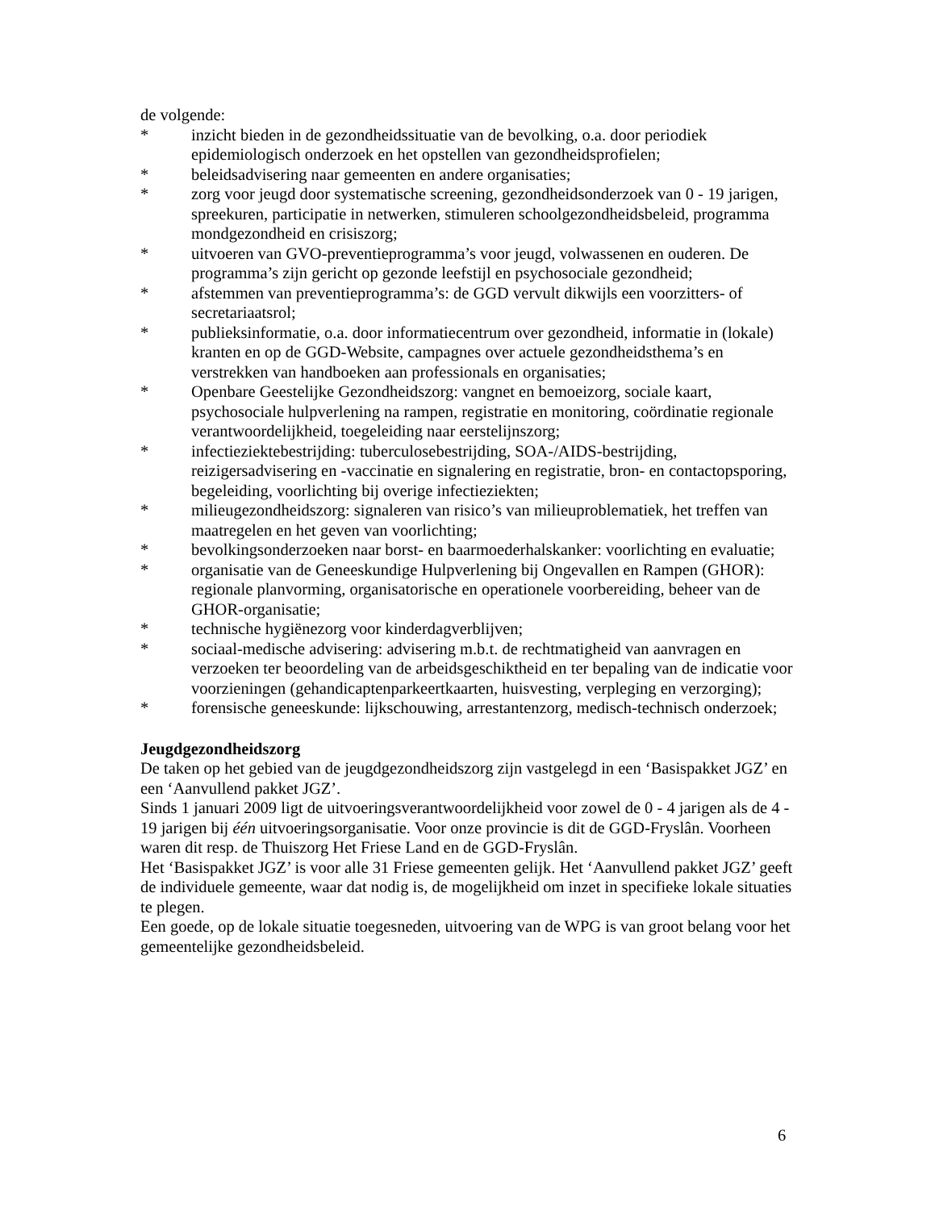de volgende:
* inzicht bieden in de gezondheidssituatie van de bevolking, o.a. door periodiek epidemiologisch onderzoek en het opstellen van gezondheidsprofielen;
* beleidsadvisering naar gemeenten en andere organisaties;
* zorg voor jeugd door systematische screening, gezondheidsonderzoek van 0 - 19 jarigen, spreekuren, participatie in netwerken, stimuleren schoolgezondheidsbeleid, programma mondgezondheid en crisiszorg;
* uitvoeren van GVO-preventieprogramma’s voor jeugd, volwassenen en ouderen. De programma’s zijn gericht op gezonde leefstijl en psychosociale gezondheid;
* afstemmen van preventieprogramma’s: de GGD vervult dikwijls een voorzitters- of secretariaatsrol;
* publieksinformatie, o.a. door informatiecentrum over gezondheid, informatie in (lokale) kranten en op de GGD-Website, campagnes over actuele gezondheidsthema’s en verstrekken van handboeken aan professionals en organisaties;
* Openbare Geestelijke Gezondheidszorg: vangnet en bemoeizorg, sociale kaart, psychosociale hulpverlening na rampen, registratie en monitoring, coördinatie regionale verantwoordelijkheid, toegeleiding naar eerstelijnszorg;
* infectieziektebestrijding: tuberculosebestrijding, SOA-/AIDS-bestrijding, reizigersadvisering en -vaccinatie en signalering en registratie, bron- en contactopsporing, begeleiding, voorlichting bij overige infectieziekten;
* milieugezondheidszorg: signaleren van risico’s van milieuproblematiek, het treffen van maatregelen en het geven van voorlichting;
* bevolkingsonderzoeken naar borst- en baarmoederhalskanker: voorlichting en evaluatie;
* organisatie van de Geneeskundige Hulpverlening bij Ongevallen en Rampen (GHOR): regionale planvorming, organisatorische en operationele voorbereiding, beheer van de GHOR-organisatie;
* technische hygiënezorg voor kinderdagverblijven;
* sociaal-medische advisering: advisering m.b.t. de rechtmatigheid van aanvragen en verzoeken ter beoordeling van de arbeidsgeschiktheid en ter bepaling van de indicatie voor voorzieningen (gehandicaptenparkeertkaarten, huisvesting, verpleging en verzorging);
* forensische geneeskunde: lijkschouwing, arrestantenzorg, medisch-technisch onderzoek;
Jeugdgezondheidszorg
De taken op het gebied van de jeugdgezondheidszorg zijn vastgelegd in een ‘Basispakket JGZ’ en een ‘Aanvullend pakket JGZ’.
Sinds 1 januari 2009 ligt de uitvoeringsverantwoordelijkheid voor zowel de 0 - 4 jarigen als de 4 - 19 jarigen bij één uitvoeringsorganisatie. Voor onze provincie is dit de GGD-Fryslân. Voorheen waren dit resp. de Thuiszorg Het Friese Land en de GGD-Fryslân.
Het ‘Basispakket JGZ’ is voor alle 31 Friese gemeenten gelijk. Het ‘Aanvullend pakket JGZ’ geeft de individuele gemeente, waar dat nodig is, de mogelijkheid om inzet in specifieke lokale situaties te plegen.
Een goede, op de lokale situatie toegesneden, uitvoering van de WPG is van groot belang voor het gemeentelijke gezondheidsbeleid.
6